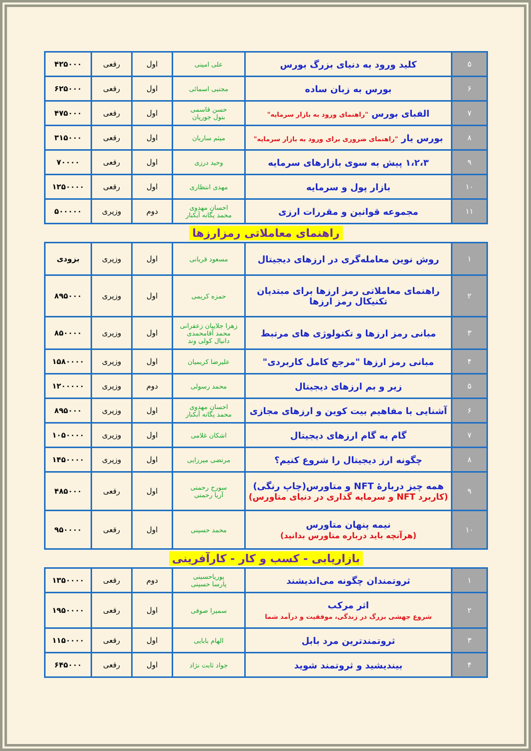| ۵ | کلید ورود به دنیای بزرگ بورس | علی امینی | اول | رقعی | ۴۲۵۰۰۰ |
| ۶ | بورس به زبان ساده | مجتبی اسمائی | اول | رقعی | ۶۲۵۰۰۰ |
| ۷ | الفبای بورس "راهنمای ورود به بازار سرمایه" | حسن قاسمی بتول جوریان | اول | رقعی | ۴۷۵۰۰۰ |
| ۸ | بورس یار "راهنمای ضروری برای ورود به بازار سرمایه" | میثم ساریان | اول | رقعی | ۳۱۵۰۰۰ |
| ۹ | ۱،۲،۳ پیش به سوی بازارهای سرمایه | وحید درزی | اول | رقعی | ۷۰۰۰۰ |
| ۱۰ | بازار پول و سرمایه | مهدی انتظاری | اول | رقعی | ۱۲۵۰۰۰۰ |
| ۱۱ | مجموعه قوانین و مقررات ارزی | احسان مهدوی محمد یگانه آبکنار | دوم | وزیری | ۵۰۰۰۰۰ |
راهنمای معاملاتی رمزارزها
| ۱ | روش نوین معامله‌گری در ارزهای دیجیتال | مسعود قربانی | اول | وزیری | بزودی |
| ۲ | راهنمای معاملاتی رمز ارزها برای مبتدیان تکنیکال رمز ارزها | حمزه کریمی | اول | وزیری | ۸۹۵۰۰۰ |
| ۳ | مبانی رمز ارزها و تکنولوژی های مرتبط | زهرا جلاییان زعفرانی محمد آقامحمدی دانیال کولی وند | اول | وزیری | ۸۵۰۰۰۰ |
| ۴ | مبانی رمز ارزها "مرجع کامل کاربردی" | علیرضا کریمیان | اول | وزیری | ۱۵۸۰۰۰۰ |
| ۵ | زیر و بم ارزهای دیجیتال | محمد رسولی | دوم | وزیری | ۱۲۰۰۰۰۰ |
| ۶ | آشنایی با مفاهیم بیت کوین و ارزهای مجازی | احسان مهدوی محمد یگانه آبکنار | اول | وزیری | ۸۹۵۰۰۰ |
| ۷ | گام به گام ارزهای دیجیتال | اشکان غلامی | اول | وزیری | ۱۰۵۰۰۰۰ |
| ۸ | چگونه ارز دیجیتال را شروع کنیم؟ | مرتضی میرزایی | اول | وزیری | ۱۴۵۰۰۰۰ |
| ۹ | همه چیز دربارهٔ NFT و متاورس(چاپ رنگی) (کاربرد NFT و سرمایه گذاری در دنیای متاورس) | سورج رحمتی آریا رحمتی | اول | رقعی | ۴۸۵۰۰۰ |
| ۱۰ | نیمه پنهان متاورس (هرآنچه باید درباره متاورس بدانید) | محمد حسینی | اول | رقعی | ۹۵۰۰۰۰ |
بازاریابی - کسب و کار - کارآفرینی
| ۱ | ثروتمندان چگونه می‌اندیشند | پوریاحسینی پارسا حسینی | دوم | رقعی | ۱۳۵۰۰۰۰ |
| ۲ | اثر مرکب شروع جهشی بزرگ در زندگی، موفقیت و درآمد شما | سمیرا صوفی | اول | رقعی | ۱۹۵۰۰۰۰ |
| ۳ | ثروتمندترین مرد بابل | الهام بابایی | اول | رقعی | ۱۱۵۰۰۰۰ |
| ۴ | بیندیشید و ثروتمند شوید | جواد ثابت نژاد | اول | رقعی | ۶۴۵۰۰۰ |